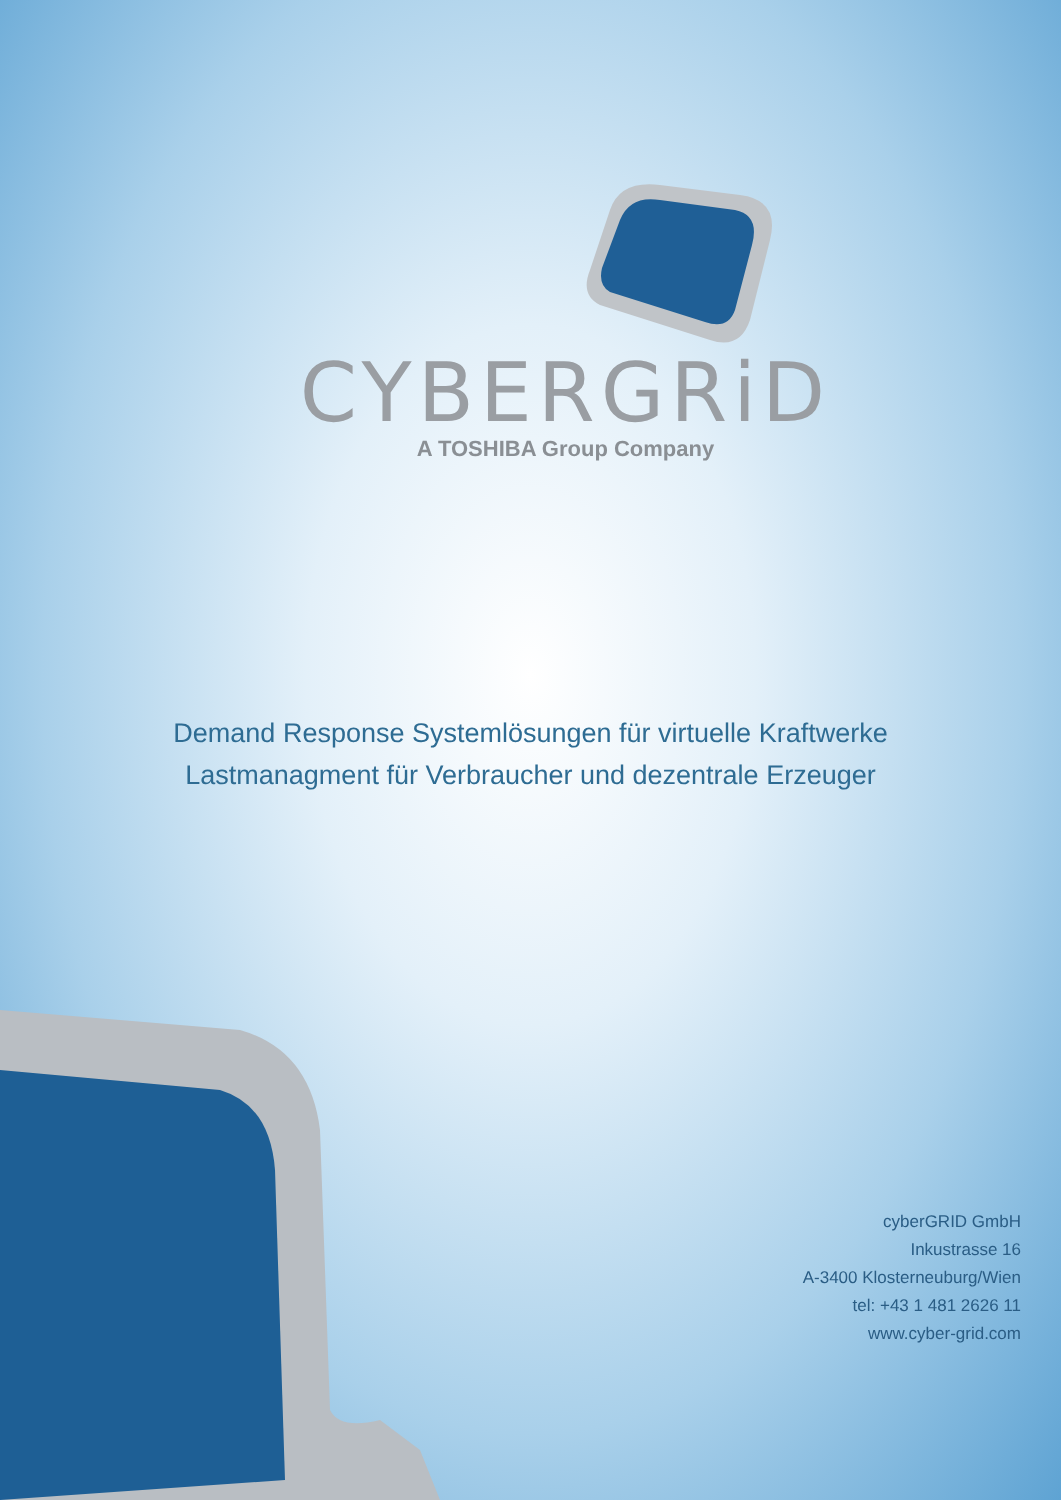CYBERGRiD
A TOSHIBA Group Company
Demand Response Systemlösungen für virtuelle Kraftwerke
Lastmanagment für Verbraucher und dezentrale Erzeuger
cyberGRID GmbH
Inkustrasse 16
A-3400 Klosterneuburg/Wien
tel: +43 1 481 2626 11
www.cyber-grid.com